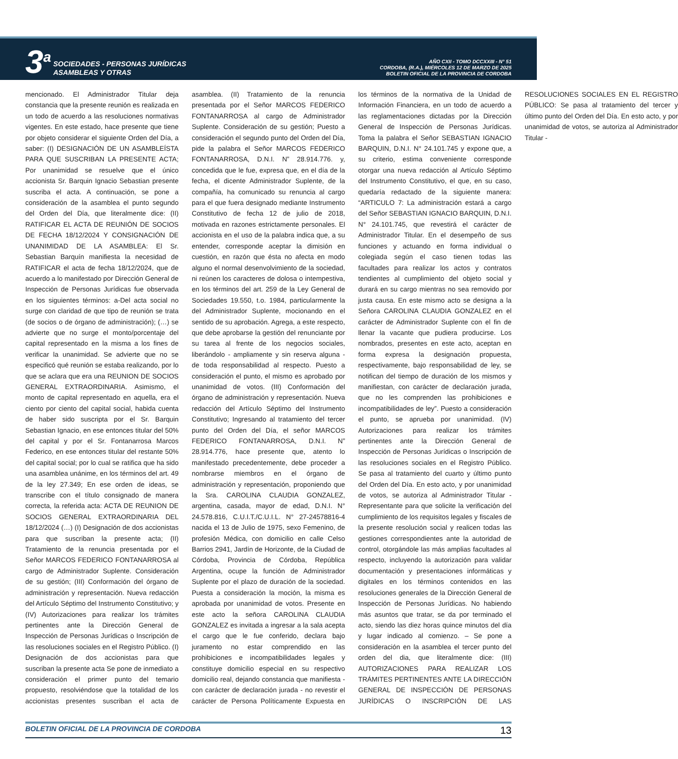3<sup>a</sup>
SOCIEDADES - PERSONAS JURÍDICAS
ASAMBLEAS Y OTRAS
AÑO CXII - TOMO DCCXXIII - N° 51
CORDOBA, (R.A.), MIÉRCOLES 12 DE MARZO DE 2025
BOLETIN OFICIAL DE LA PROVINCIA DE CORDOBA
mencionado. El Administrador Titular deja constancia que la presente reunión es realizada en un todo de acuerdo a las resoluciones normativas vigentes. En este estado, hace presente que tiene por objeto considerar el siguiente Orden del Día, a saber: (I) DESIGNACIÓN DE UN ASAMBLEÍSTA PARA QUE SUSCRIBAN LA PRESENTE ACTA; Por unanimidad se resuelve que el único accionista Sr. Barquin Ignacio Sebastian presente suscriba el acta. A continuación, se pone a consideración de la asamblea el punto segundo del Orden del Día, que literalmente dice: (II) RATIFICAR EL ACTA DE REUNIÓN DE SOCIOS DE FECHA 18/12/2024 Y CONSIGNACIÓN DE UNANIMIDAD DE LA ASAMBLEA: El Sr. Sebastian Barquín manifiesta la necesidad de RATIFICAR el acta de fecha 18/12/2024, que de acuerdo a lo manifestado por Dirección General de Inspección de Personas Jurídicas fue observada en los siguientes términos: a-Del acta social no surge con claridad de que tipo de reunión se trata (de socios o de órgano de administración); (…) se advierte que no surge el monto/porcentaje del capital representado en la misma a los fines de verificar la unanimidad. Se advierte que no se especificó qué reunión se estaba realizando, por lo que se aclara que era una REUNION DE SOCIOS GENERAL EXTRAORDINARIA. Asimismo, el monto de capital representado en aquella, era el ciento por ciento del capital social, habida cuenta de haber sido suscripta por el Sr. Barquin Sebastian Ignacio, en ese entonces titular del 50% del capital y por el Sr. Fontanarrosa Marcos Federico, en ese entonces titular del restante 50% del capital social; por lo cual se ratifica que ha sido una asamblea unánime, en los términos del art. 49 de la ley 27.349; En ese orden de ideas, se transcribe con el título consignado de manera correcta, la referida acta: ACTA DE REUNION DE SOCIOS GENERAL EXTRAORDINARIA DEL 18/12/2024 (…) (I) Designación de dos accionistas para que suscriban la presente acta; (II) Tratamiento de la renuncia presentada por el Señor MARCOS FEDERICO FONTANARROSA al cargo de Administrador Suplente. Consideración de su gestión; (III) Conformación del órgano de administración y representación. Nueva redacción del Artículo Séptimo del Instrumento Constitutivo; y (IV) Autorizaciones para realizar los trámites pertinentes ante la Dirección General de Inspección de Personas Jurídicas o Inscripción de las resoluciones sociales en el Registro Público. (I) Designación de dos accionistas para que suscriban la presente acta Se pone de inmediato a consideración el primer punto del temario propuesto, resolviéndose que la totalidad de los accionistas presentes suscriban el acta de asamblea. (II) Tratamiento de la renuncia presentada por el Señor MARCOS FEDERICO FONTANARROSA al cargo de Administrador Suplente. Consideración de su gestión; Puesto a consideración el segundo punto del Orden del Día, pide la palabra el Señor MARCOS FEDERICO FONTANARROSA, D.N.I. N” 28.914.776. y, concedida que le fue, expresa que, en el día de la fecha, el dicente Administrador Suplente, de la compañía, ha comunicado su renuncia al cargo para el que fuera designado mediante Instrumento Constitutivo de fecha 12 de julio de 2018, motivada en razones estrictamente personales. El accionista en el uso de la palabra indica que, a su entender, corresponde aceptar la dimisión en cuestión, en razón que ésta no afecta en modo alguno el normal desenvolvimiento de la sociedad, ni reúnen los caracteres de dolosa o intempestiva, en los términos del art. 259 de la Ley General de Sociedades 19.550, t.o. 1984, particularmente la del Administrador Suplente, mocionando en el sentido de su aprobación. Agrega, a este respecto, que debe aprobarse la gestión del renunciante por su tarea al frente de los negocios sociales, liberándolo - ampliamente y sin reserva alguna - de toda responsabilidad al respecto. Puesto a consideración el punto, el mismo es aprobado por unanimidad de votos. (III) Conformación del órgano de administración y representación. Nueva redacción del Artículo Séptimo del Instrumento Constitutivo; Ingresando al tratamiento del tercer punto del Orden del Día, el señor MARCOS FEDERICO FONTANARROSA, D.N.I. N” 28.914.776, hace presente que, atento lo manifestado precedentemente, debe proceder a nombrarse miembros en el órgano de administración y representación, proponiendo que la Sra. CAROLINA CLAUDIA GONZALEZ, argentina, casada, mayor de edad, D.N.I. N° 24.578.816, C.U.I.T./C.U.I.L. N° 27-24578816-4 nacida el 13 de Julio de 1975, sexo Femenino, de profesión Médica, con domicilio en calle Celso Barrios 2941, Jardín de Horizonte, de la Ciudad de Córdoba, Provincia de Córdoba, República Argentina, ocupe la función de Administrador Suplente por el plazo de duración de la sociedad. Puesta a consideración la moción, la misma es aprobada por unanimidad de votos. Presente en este acto la señora CAROLINA CLAUDIA GONZALEZ es invitada a ingresar a la sala acepta el cargo que le fue conferido, declara bajo juramento no estar comprendido en las prohibiciones e incompatibilidades legales y constituye domicilio especial en su respectivo domicilio real, dejando constancia que manifiesta - con carácter de declaración jurada - no revestir el carácter de Persona Políticamente Expuesta en los términos de la normativa de la Unidad de Información Financiera, en un todo de acuerdo a las reglamentaciones dictadas por la Dirección General de Inspección de Personas Jurídicas. Toma la palabra el Señor SEBASTIAN IGNACIO BARQUIN, D.N.I. N° 24.101.745 y expone que, a su criterio, estima conveniente corresponde otorgar una nueva redacción al Artículo Séptimo del Instrumento Constitutivo, el que, en su caso, quedaría redactado de la siguiente manera: “ARTICULO 7: La administración estará a cargo del Señor SEBASTIAN IGNACIO BARQUIN, D.N.I. N° 24.101.745, que revestirá el carácter de Administrador Titular. En el desempeño de sus funciones y actuando en forma individual o colegiada según el caso tienen todas las facultades para realizar los actos y contratos tendientes al cumplimiento del objeto social y durará en su cargo mientras no sea removido por justa causa. En este mismo acto se designa a la Señora CAROLINA CLAUDIA GONZALEZ en el carácter de Administrador Suplente con el fin de llenar la vacante que pudiera producirse. Los nombrados, presentes en este acto, aceptan en forma expresa la designación propuesta, respectivamente, bajo responsabilidad de ley, se notifican del tiempo de duración de los mismos y manifiestan, con carácter de declaración jurada, que no les comprenden las prohibiciones e incompatibilidades de ley”. Puesto a consideración el punto, se aprueba por unanimidad. (IV) Autorizaciones para realizar los trámites pertinentes ante la Dirección General de Inspección de Personas Jurídicas o Inscripción de las resoluciones sociales en el Registro Público. Se pasa al tratamiento del cuarto y último punto del Orden del Día. En esto acto, y por unanimidad de votos, se autoriza al Administrador Titular - Representante para que solicite la verificación del cumplimiento de los requisitos legales y fiscales de la presente resolución social y realicen todas las gestiones correspondientes ante la autoridad de control, otorgándole las más amplias facultades al respecto, incluyendo la autorización para validar documentación y presentaciones informáticas y digitales en los términos contenidos en las resoluciones generales de la Dirección General de Inspección de Personas Jurídicas. No habiendo más asuntos que tratar, se da por terminado el acto, siendo las diez horas quince minutos del día y lugar indicado al comienzo. – Se pone a consideración en la asamblea el tercer punto del orden del dia, que literalmente dice: (III) AUTORIZACIONES PARA REALIZAR LOS TRÁMITES PERTINENTES ANTE LA DIRECCIÓN GENERAL DE INSPECCIÓN DE PERSONAS JURÍDICAS O INSCRIPCIÓN DE LAS RESOLUCIONES SOCIALES EN EL REGISTRO PÚBLICO: Se pasa al tratamiento del tercer y último punto del Orden del Día. En esto acto, y por unanimidad de votos, se autoriza al Administrador Titular -
BOLETIN OFICIAL DE LA PROVINCIA DE CORDOBA 13